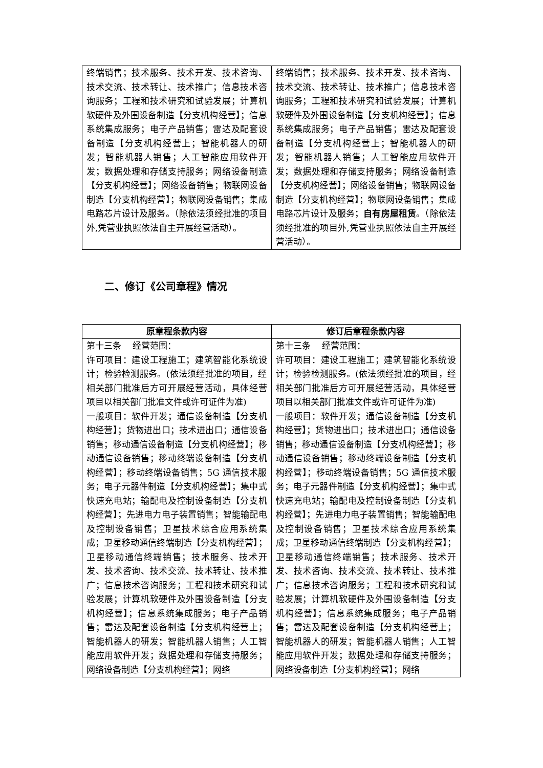| 终端销售；技术服务、技术开发、技术咨询、技术交流、技术转让、技术推广；信息技术咨询服务；工程和技术研究和试验发展；计算机软硬件及外围设备制造【分支机构经营】；信息系统集成服务；电子产品销售；雷达及配套设备制造【分支机构经营上；智能机器人的研发；智能机器人销售；人工智能应用软件开发；数据处理和存储支持服务；网络设备制造【分支机构经营】；网络设备销售；物联网设备制造【分支机构经营】；物联网设备销售；集成电路芯片设计及服务。（除依法须经批准的项目外,凭营业执照依法自主开展经营活动）。 | 终端销售；技术服务、技术开发、技术咨询、技术交流、技术转让、技术推广；信息技术咨询服务；工程和技术研究和试验发展；计算机软硬件及外围设备制造【分支机构经营】；信息系统集成服务；电子产品销售；雷达及配套设备制造【分支机构经营上；智能机器人的研发；智能机器人销售；人工智能应用软件开发；数据处理和存储支持服务；网络设备制造【分支机构经营】；网络设备销售；物联网设备制造【分支机构经营】；物联网设备销售；集成电路芯片设计及服务； 自有房屋租赁 。（除依法须经批准的项目外,凭营业执照依法自主开展经营活动）。 |
二、修订《公司章程》情况
| 原章程条款内容 | 修订后章程条款内容 |
| --- | --- |
| 第十三条 经营范围： 许可项目：建设工程施工；建筑智能化系统设计；检验检测服务。(依法须经批准的项目，经相关部门批准后方可开展经营活动，具体经营项目以相关部门批准文件或许可证件为准) 一般项目：软件开发；通信设备制造【分支机构经营】；货物进出口；技术进出口；通信设备销售；移动通信设备制造【分支机构经营】；移动通信设备销售；移动终端设备制造【分支机构经营】；移动终端设备销售；5G 通信技术服务；电子元器件制造【分支机构经营】；集中式快速充电站；输配电及控制设备制造【分支机构经营】；先进电力电子装置销售；智能输配电及控制设备销售；卫星技术综合应用系统集成；卫星移动通信终端制造【分支机构经营】；卫星移动通信终端销售；技术服务、技术开发、技术咨询、技术交流、技术转让、技术推广；信息技术咨询服务；工程和技术研究和试验发展；计算机软硬件及外围设备制造【分支机构经营】；信息系统集成服务；电子产品销售；雷达及配套设备制造【分支机构经营上；智能机器人的研发；智能机器人销售；人工智能应用软件开发；数据处理和存储支持服务；网络设备制造【分支机构经营】；网络 | 第十三条 经营范围： 许可项目：建设工程施工；建筑智能化系统设计；检验检测服务。(依法须经批准的项目，经相关部门批准后方可开展经营活动，具体经营项目以相关部门批准文件或许可证件为准) 一般项目：软件开发；通信设备制造【分支机构经营】；货物进出口；技术进出口；通信设备销售；移动通信设备制造【分支机构经营】；移动通信设备销售；移动终端设备制造【分支机构经营】；移动终端设备销售；5G 通信技术服务；电子元器件制造【分支机构经营】；集中式快速充电站；输配电及控制设备制造【分支机构经营】；先进电力电子装置销售；智能输配电及控制设备销售；卫星技术综合应用系统集成；卫星移动通信终端制造【分支机构经营】；卫星移动通信终端销售；技术服务、技术开发、技术咨询、技术交流、技术转让、技术推广；信息技术咨询服务；工程和技术研究和试验发展；计算机软硬件及外围设备制造【分支机构经营】；信息系统集成服务；电子产品销售；雷达及配套设备制造【分支机构经营上；智能机器人的研发；智能机器人销售；人工智能应用软件开发；数据处理和存储支持服务；网络设备制造【分支机构经营】；网络 |